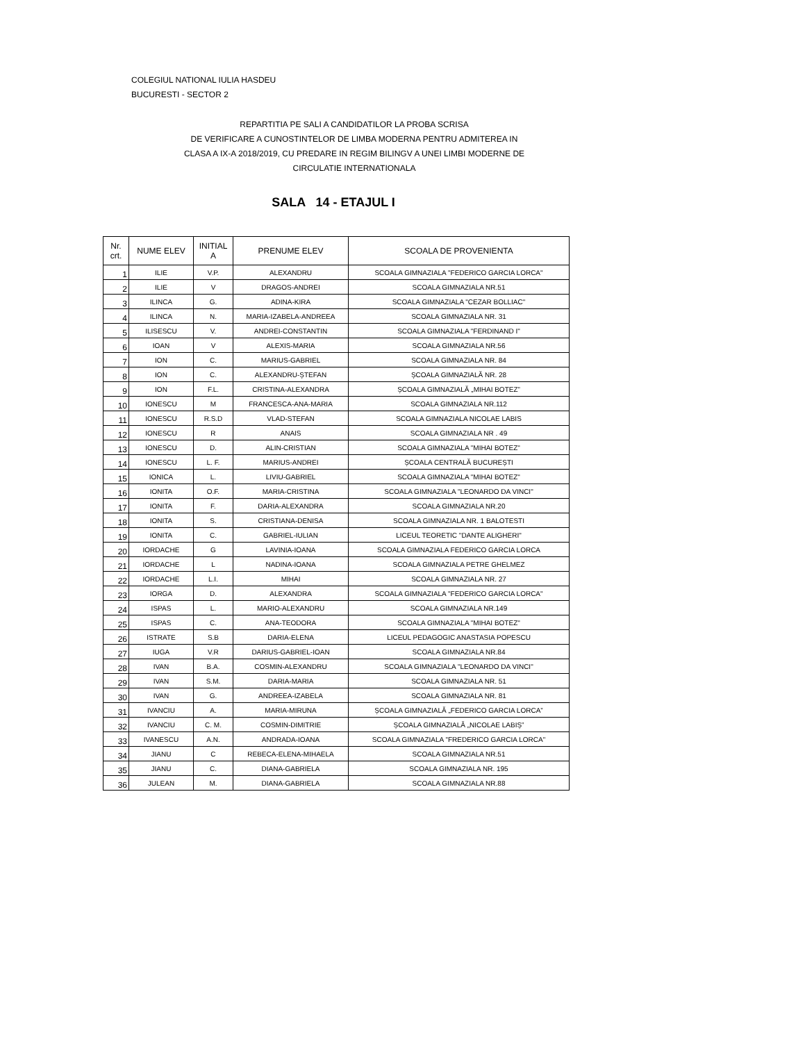COLEGIUL NATIONAL IULIA HASDEU
BUCURESTI - SECTOR 2
REPARTITIA PE SALI A CANDIDATILOR LA PROBA SCRISA
DE VERIFICARE A CUNOSTINTELOR DE LIMBA MODERNA PENTRU ADMITEREA IN
CLASA A IX-A 2018/2019, CU PREDARE IN REGIM BILINGV A UNEI LIMBI MODERNE DE
CIRCULATIE INTERNATIONALA
SALA 14 - ETAJUL I
| Nr. crt. | NUME ELEV | INITIAL A | PRENUME ELEV | SCOALA DE PROVENIENTA |
| --- | --- | --- | --- | --- |
| 1 | ILIE | V.P. | ALEXANDRU | SCOALA GIMNAZIALA "FEDERICO GARCIA LORCA" |
| 2 | ILIE | V | DRAGOS-ANDREI | SCOALA GIMNAZIALA NR.51 |
| 3 | ILINCA | G. | ADINA-KIRA | SCOALA GIMNAZIALA "CEZAR BOLLIAC" |
| 4 | ILINCA | N. | MARIA-IZABELA-ANDREEA | SCOALA GIMNAZIALA NR. 31 |
| 5 | ILISESCU | V. | ANDREI-CONSTANTIN | SCOALA GIMNAZIALA "FERDINAND I" |
| 6 | IOAN | V | ALEXIS-MARIA | SCOALA GIMNAZIALA NR.56 |
| 7 | ION | C. | MARIUS-GABRIEL | SCOALA GIMNAZIALA NR. 84 |
| 8 | ION | C. | ALEXANDRU-ȘTEFAN | ȘCOALA GIMNAZIALĂ NR. 28 |
| 9 | ION | F.L. | CRISTINA-ALEXANDRA | ȘCOALA GIMNAZIALĂ „MIHAI BOTEZ” |
| 10 | IONESCU | M | FRANCESCA-ANA-MARIA | SCOALA GIMNAZIALA NR.112 |
| 11 | IONESCU | R.S.D | VLAD-STEFAN | SCOALA GIMNAZIALA NICOLAE LABIS |
| 12 | IONESCU | R | ANAIS | SCOALA GIMNAZIALA NR . 49 |
| 13 | IONESCU | D. | ALIN-CRISTIAN | SCOALA GIMNAZIALA "MIHAI BOTEZ" |
| 14 | IONESCU | L. F. | MARIUS-ANDREI | ȘCOALA CENTRALĂ BUCUREȘTI |
| 15 | IONICA | L. | LIVIU-GABRIEL | SCOALA GIMNAZIALA "MIHAI BOTEZ" |
| 16 | IONITA | O.F. | MARIA-CRISTINA | SCOALA GIMNAZIALA "LEONARDO DA VINCI" |
| 17 | IONITA | F. | DARIA-ALEXANDRA | SCOALA GIMNAZIALA NR.20 |
| 18 | IONITA | S. | CRISTIANA-DENISA | SCOALA GIMNAZIALA NR. 1 BALOTESTI |
| 19 | IONITA | C. | GABRIEL-IULIAN | LICEUL TEORETIC "DANTE ALIGHERI" |
| 20 | IORDACHE | G | LAVINIA-IOANA | SCOALA GIMNAZIALA FEDERICO GARCIA LORCA |
| 21 | IORDACHE | L | NADINA-IOANA | SCOALA GIMNAZIALA PETRE GHELMEZ |
| 22 | IORDACHE | L.I. | MIHAI | SCOALA GIMNAZIALA NR. 27 |
| 23 | IORGA | D. | ALEXANDRA | SCOALA GIMNAZIALA "FEDERICO GARCIA LORCA" |
| 24 | ISPAS | L. | MARIO-ALEXANDRU | SCOALA GIMNAZIALA NR.149 |
| 25 | ISPAS | C. | ANA-TEODORA | SCOALA GIMNAZIALA "MIHAI BOTEZ" |
| 26 | ISTRATE | S.B | DARIA-ELENA | LICEUL PEDAGOGIC ANASTASIA POPESCU |
| 27 | IUGA | V.R | DARIUS-GABRIEL-IOAN | SCOALA GIMNAZIALA NR.84 |
| 28 | IVAN | B.A. | COSMIN-ALEXANDRU | SCOALA GIMNAZIALA "LEONARDO DA VINCI" |
| 29 | IVAN | S.M. | DARIA-MARIA | SCOALA GIMNAZIALA NR. 51 |
| 30 | IVAN | G. | ANDREEA-IZABELA | SCOALA GIMNAZIALA NR. 81 |
| 31 | IVANCIU | A. | MARIA-MIRUNA | ȘCOALA GIMNAZIALĂ „FEDERICO GARCIA LORCA” |
| 32 | IVANCIU | C. M. | COSMIN-DIMITRIE | ȘCOALA GIMNAZIALĂ „NICOLAE LABIȘ” |
| 33 | IVANESCU | A.N. | ANDRADA-IOANA | SCOALA GIMNAZIALA "FREDERICO GARCIA LORCA" |
| 34 | JIANU | C | REBECA-ELENA-MIHAELA | SCOALA GIMNAZIALA NR.51 |
| 35 | JIANU | C. | DIANA-GABRIELA | SCOALA GIMNAZIALA NR. 195 |
| 36 | JULEAN | M. | DIANA-GABRIELA | SCOALA GIMNAZIALA NR.88 |